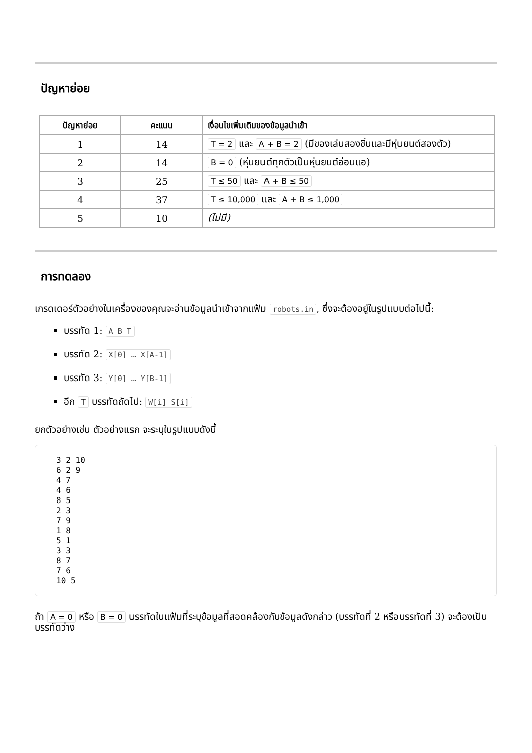ปัญหาย่อย
| ปัญหาย่อย | คะแนน | เงื่อนไขเพิ่มเติมของข้อมูลนำเข้า |
| --- | --- | --- |
| 1 | 14 | T = 2 และ A + B = 2 (มีของเล่นสองชิ้นและมีหุ่นยนต์สองตัว) |
| 2 | 14 | B = 0 (หุ่นยนต์ทุกตัวเป็นหุ่นยนต์อ่อนแอ) |
| 3 | 25 | T ≤ 50 และ A + B ≤ 50 |
| 4 | 37 | T ≤ 10,000 และ A + B ≤ 1,000 |
| 5 | 10 | (ไม่มี) |
การทดลอง
เกรดเดอร์ตัวอย่างในเครื่องของคุณจะอ่านข้อมูลนำเข้าจากแฟ้ม robots.in, ซึ่งจะต้องอยู่ในรูปแบบต่อไปนี้:
บรรทัด 1: A B T
บรรทัด 2: X[0] … X[A-1]
บรรทัด 3: Y[0] … Y[B-1]
อีก T บรรทัดถัดไป: W[i] S[i]
ยกตัวอย่างเช่น ตัวอย่างแรก จะระบุในรูปแบบดังนี้
3 2 10
6 2 9
4 7
4 6
8 5
2 3
7 9
1 8
5 1
3 3
8 7
7 6
10 5
ถ้า A = 0 หรือ B = 0 บรรทัดในแฟ้มที่ระบุข้อมูลที่สอดคล้องกับข้อมูลดังกล่าว (บรรทัดที่ 2 หรือบรรทัดที่ 3) จะต้องเป็นบรรทัดว่าง